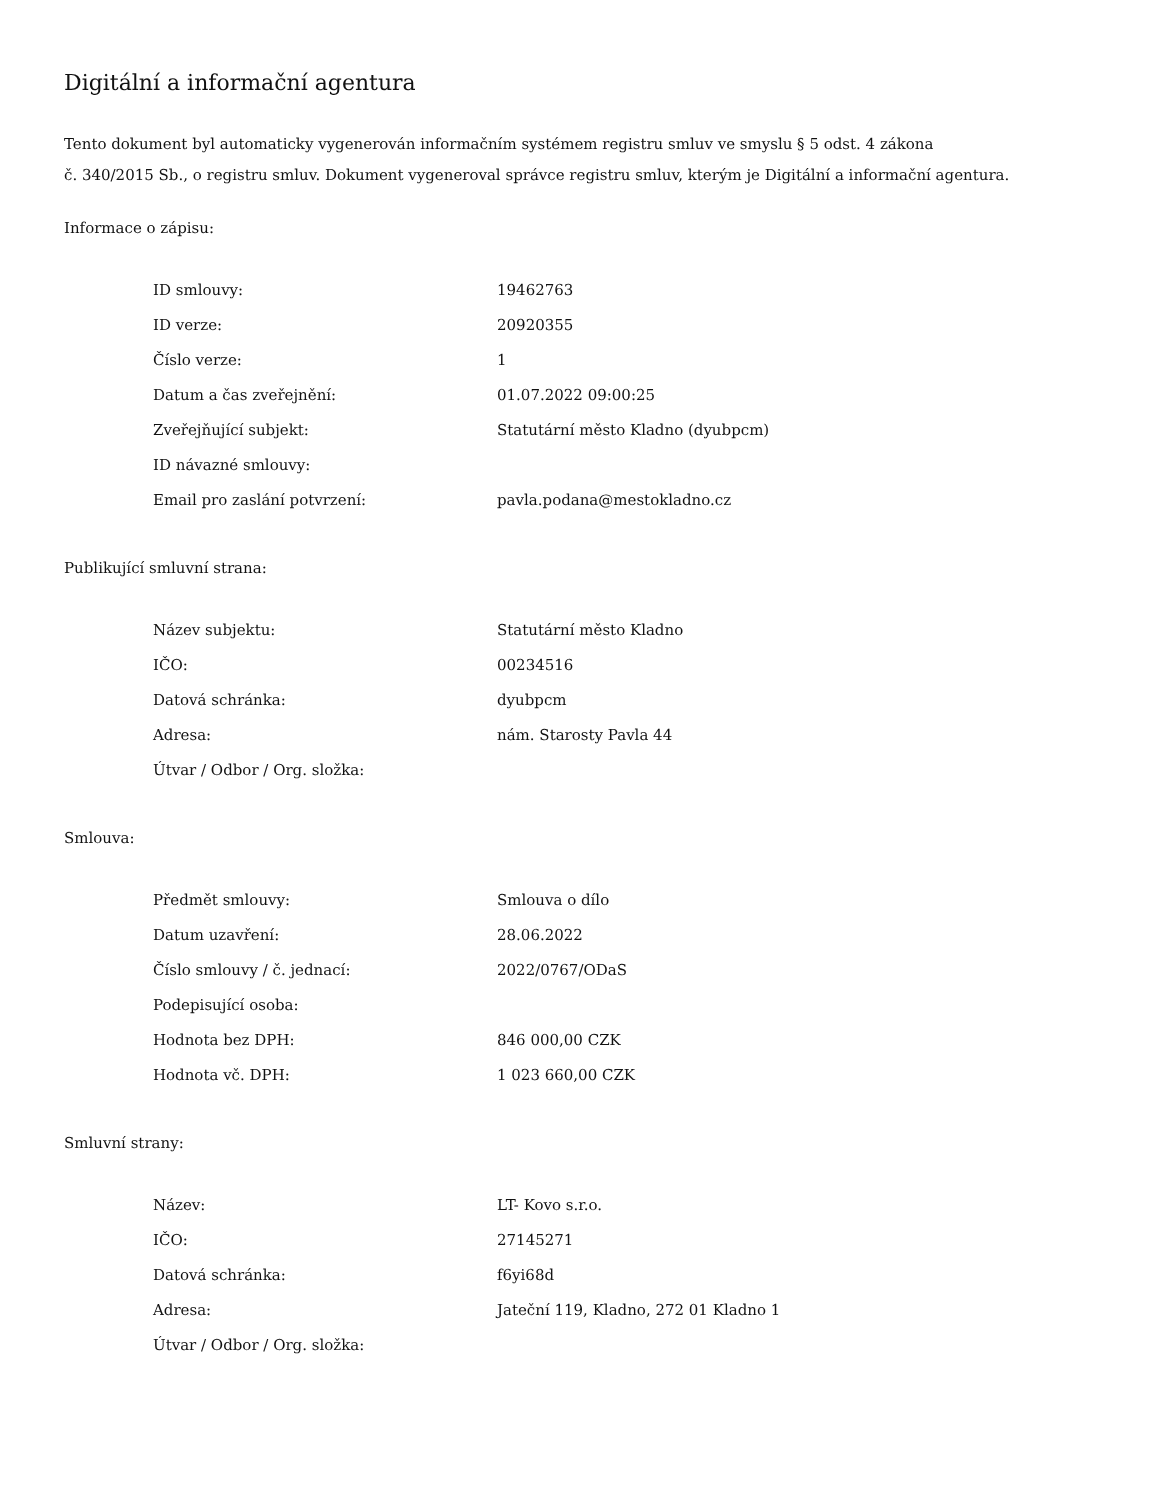Digitální a informační agentura
Tento dokument byl automaticky vygenerován informačním systémem registru smluv ve smyslu § 5 odst. 4 zákona
č. 340/2015 Sb., o registru smluv. Dokument vygeneroval správce registru smluv, kterým je Digitální a informační agentura.
Informace o zápisu:
| ID smlouvy: | 19462763 |
| ID verze: | 20920355 |
| Číslo verze: | 1 |
| Datum a čas zveřejnění: | 01.07.2022 09:00:25 |
| Zveřejňující subjekt: | Statutární město Kladno (dyubpcm) |
| ID návazné smlouvy: | |
| Email pro zaslání potvrzení: | pavla.podana@mestokladno.cz |
Publikující smluvní strana:
| Název subjektu: | Statutární město Kladno |
| IČO: | 00234516 |
| Datová schránka: | dyubpcm |
| Adresa: | nám. Starosty Pavla 44 |
| Útvar / Odbor / Org. složka: | |
Smlouva:
| Předmět smlouvy: | Smlouva o dílo |
| Datum uzavření: | 28.06.2022 |
| Číslo smlouvy / č. jednací: | 2022/0767/ODaS |
| Podepisující osoba: | |
| Hodnota bez DPH: | 846 000,00 CZK |
| Hodnota vč. DPH: | 1 023 660,00 CZK |
Smluvní strany:
| Název: | LT- Kovo s.r.o. |
| IČO: | 27145271 |
| Datová schránka: | f6yi68d |
| Adresa: | Jateční 119, Kladno, 272 01 Kladno 1 |
| Útvar / Odbor / Org. složka: | |